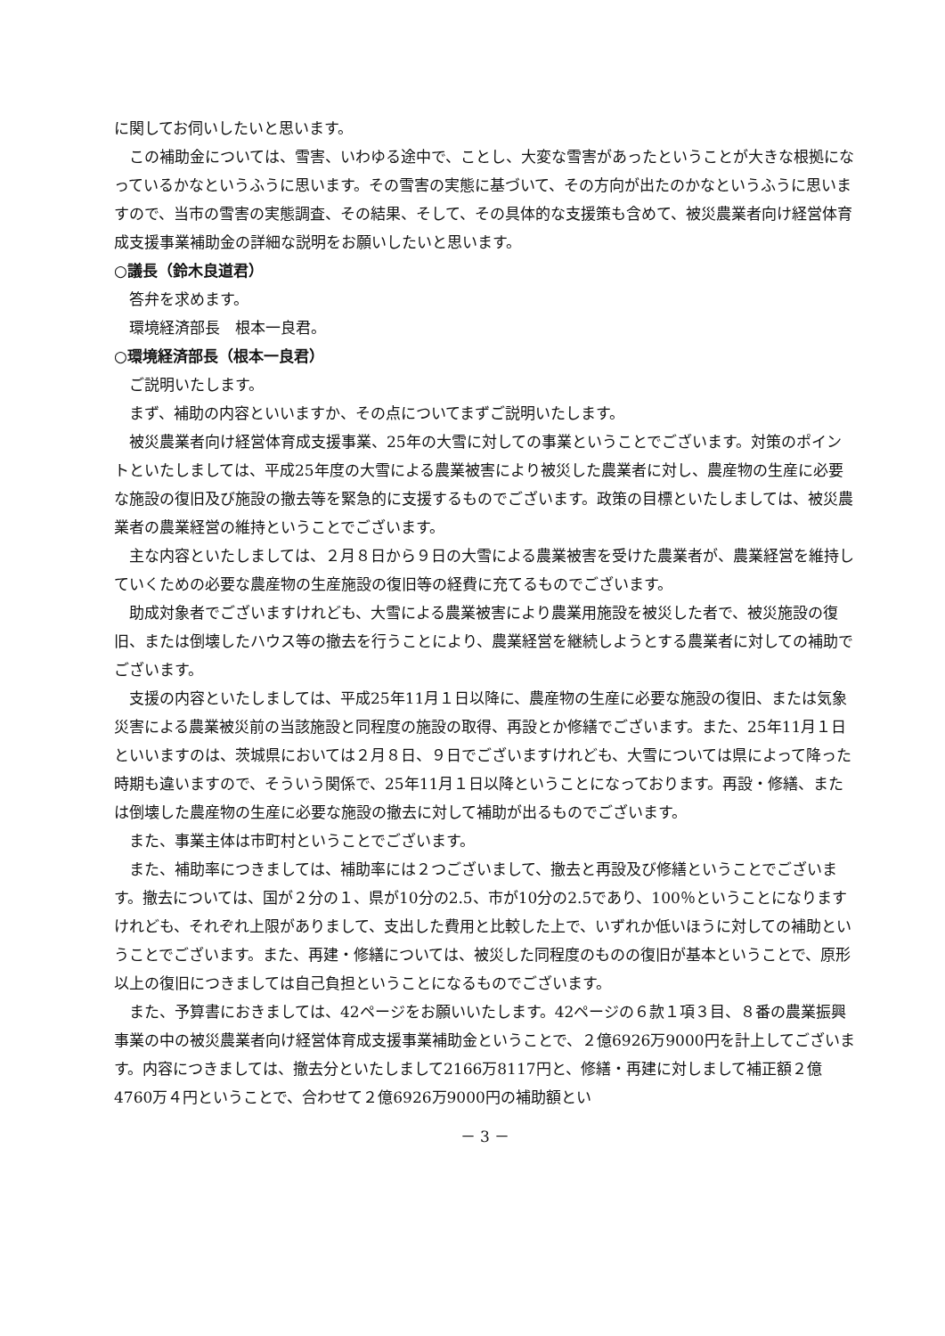に関してお伺いしたいと思います。
この補助金については、雪害、いわゆる途中で、ことし、大変な雪害があったということが大きな根拠になっているかなというふうに思います。その雪害の実態に基づいて、その方向が出たのかなというふうに思いますので、当市の雪害の実態調査、その結果、そして、その具体的な支援策も含めて、被災農業者向け経営体育成支援事業補助金の詳細な説明をお願いしたいと思います。
○議長（鈴木良道君）
答弁を求めます。
環境経済部長　根本一良君。
○環境経済部長（根本一良君）
ご説明いたします。
まず、補助の内容といいますか、その点についてまずご説明いたします。
被災農業者向け経営体育成支援事業、25年の大雪に対しての事業ということでございます。対策のポイントといたしましては、平成25年度の大雪による農業被害により被災した農業者に対し、農産物の生産に必要な施設の復旧及び施設の撤去等を緊急的に支援するものでございます。政策の目標といたしましては、被災農業者の農業経営の維持ということでございます。
主な内容といたしましては、２月８日から９日の大雪による農業被害を受けた農業者が、農業経営を維持していくための必要な農産物の生産施設の復旧等の経費に充てるものでございます。
助成対象者でございますけれども、大雪による農業被害により農業用施設を被災した者で、被災施設の復旧、または倒壊したハウス等の撤去を行うことにより、農業経営を継続しようとする農業者に対しての補助でございます。
支援の内容といたしましては、平成25年11月１日以降に、農産物の生産に必要な施設の復旧、または気象災害による農業被災前の当該施設と同程度の施設の取得、再設とか修繕でございます。また、25年11月１日といいますのは、茨城県においては２月８日、９日でございますけれども、大雪については県によって降った時期も違いますので、そういう関係で、25年11月１日以降ということになっております。再設・修繕、または倒壊した農産物の生産に必要な施設の撤去に対して補助が出るものでございます。
また、事業主体は市町村ということでございます。
また、補助率につきましては、補助率には２つございまして、撤去と再設及び修繕ということでございます。撤去については、国が２分の１、県が10分の2.5、市が10分の2.5であり、100％ということになりますけれども、それぞれ上限がありまして、支出した費用と比較した上で、いずれか低いほうに対しての補助ということでございます。また、再建・修繕については、被災した同程度のものの復旧が基本ということで、原形以上の復旧につきましては自己負担ということになるものでございます。
また、予算書におきましては、42ページをお願いいたします。42ページの６款１項３目、８番の農業振興事業の中の被災農業者向け経営体育成支援事業補助金ということで、２億6926万9000円を計上してございます。内容につきましては、撤去分といたしまして2166万8117円と、修繕・再建に対しまして補正額２億4760万４円ということで、合わせて２億6926万9000円の補助額とい
－ 3 －